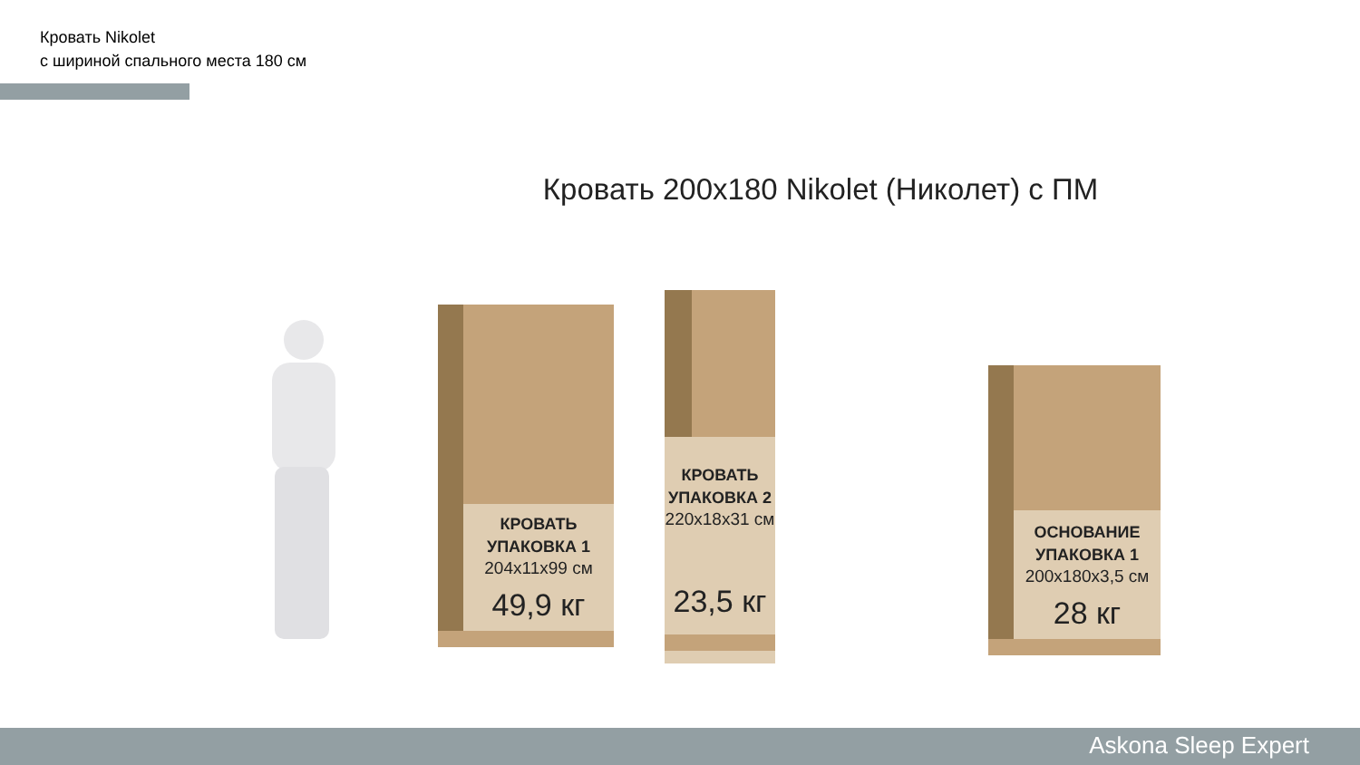Кровать Nikolet
с шириной спального места 180 см
Кровать 200x180 Nikolet (Николет) с ПМ
КРОВАТЬ
УПАКОВКА 1
204x11x99 см
49,9 кг
КРОВАТЬ
УПАКОВКА 2
220x18x31 см
23,5 кг
ОСНОВАНИЕ
УПАКОВКА 1
200x180x3,5 см
28 кг
Askona Sleep Expert